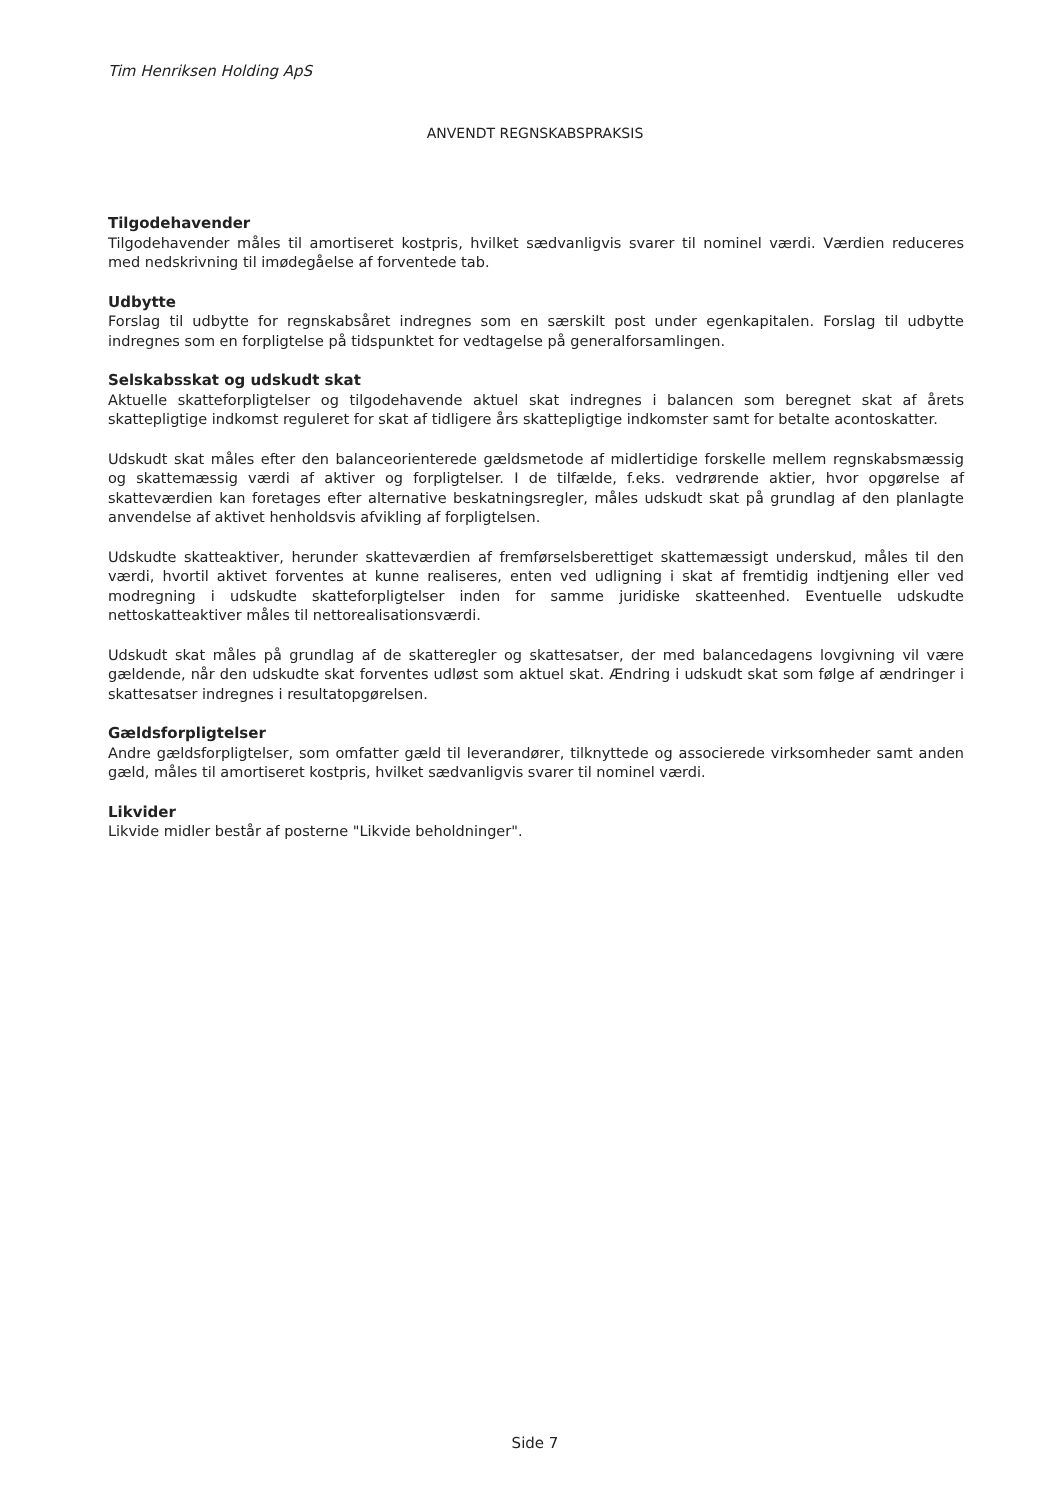Tim Henriksen Holding ApS
ANVENDT REGNSKABSPRAKSIS
Tilgodehavender
Tilgodehavender måles til amortiseret kostpris, hvilket sædvanligvis svarer til nominel værdi. Værdien reduceres med nedskrivning til imødegåelse af forventede tab.
Udbytte
Forslag til udbytte for regnskabsåret indregnes som en særskilt post under egenkapitalen. Forslag til udbytte indregnes som en forpligtelse på tidspunktet for vedtagelse på generalforsamlingen.
Selskabsskat og udskudt skat
Aktuelle skatteforpligtelser og tilgodehavende aktuel skat indregnes i balancen som beregnet skat af årets skattepligtige indkomst reguleret for skat af tidligere års skattepligtige indkomster samt for betalte acontoskatter.
Udskudt skat måles efter den balanceorienterede gældsmetode af midlertidige forskelle mellem regnskabsmæssig og skattemæssig værdi af aktiver og forpligtelser. I de tilfælde, f.eks. vedrørende aktier, hvor opgørelse af skatteværdien kan foretages efter alternative beskatningsregler, måles udskudt skat på grundlag af den planlagte anvendelse af aktivet henholdsvis afvikling af forpligtelsen.
Udskudte skatteaktiver, herunder skatteværdien af fremførselsberettiget skattemæssigt underskud, måles til den værdi, hvortil aktivet forventes at kunne realiseres, enten ved udligning i skat af fremtidig indtjening eller ved modregning i udskudte skatteforpligtelser inden for samme juridiske skatteenhed. Eventuelle udskudte nettoskatteaktiver måles til nettorealisationsværdi.
Udskudt skat måles på grundlag af de skatteregler og skattesatser, der med balancedagens lovgivning vil være gældende, når den udskudte skat forventes udløst som aktuel skat. Ændring i udskudt skat som følge af ændringer i skattesatser indregnes i resultatopgørelsen.
Gældsforpligtelser
Andre gældsforpligtelser, som omfatter gæld til leverandører, tilknyttede og associerede virksomheder samt anden gæld, måles til amortiseret kostpris, hvilket sædvanligvis svarer til nominel værdi.
Likvider
Likvide midler består af posterne "Likvide beholdninger".
Side 7